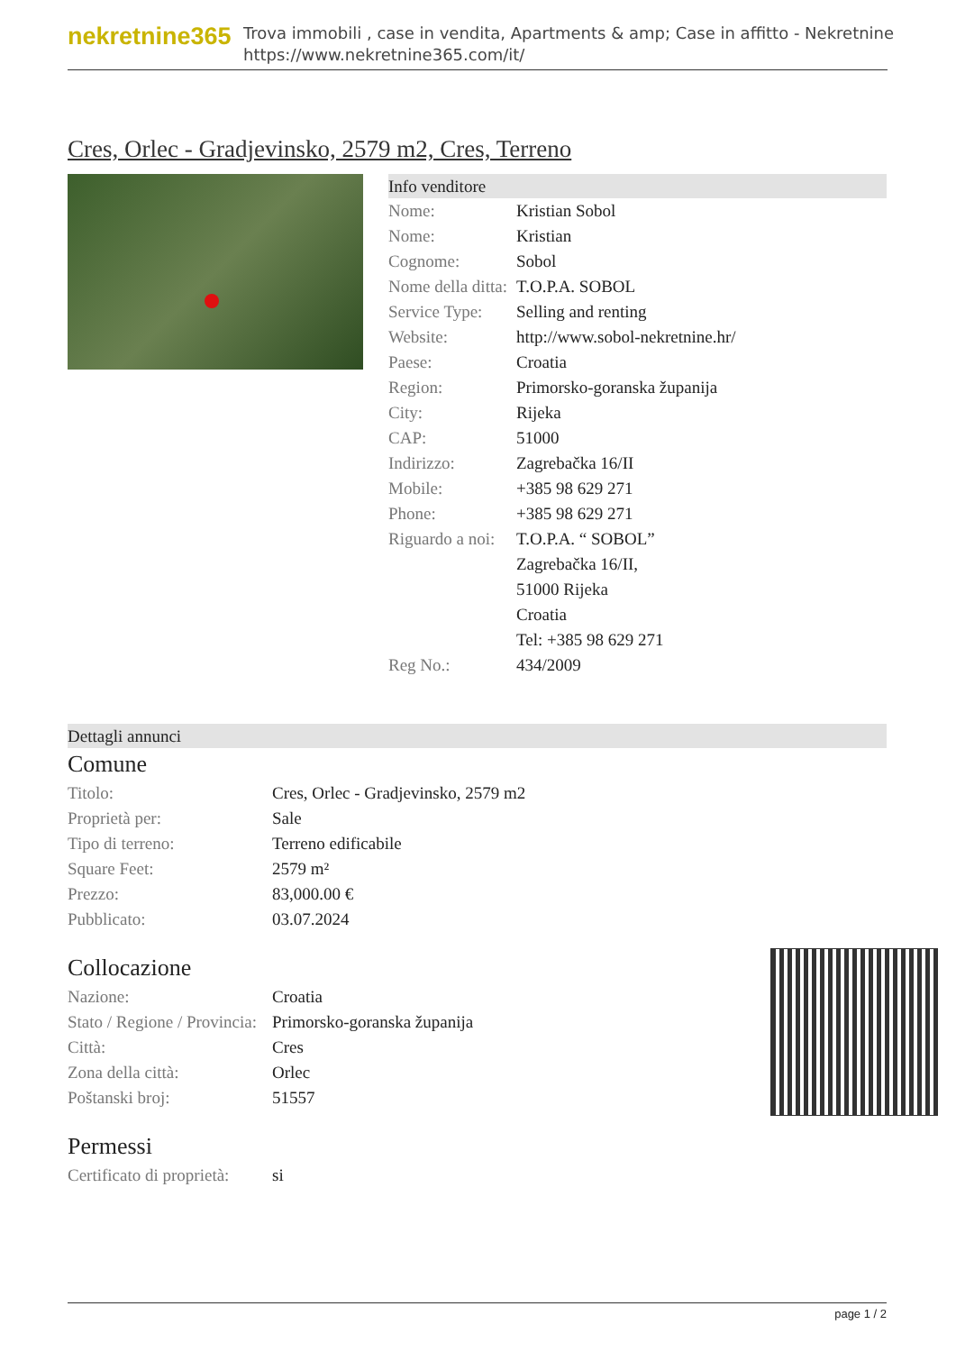nekretnine365
Trova immobili , case in vendita, Apartments & amp; Case in affitto - Nekretnine
https://www.nekretnine365.com/it/
Cres, Orlec - Gradjevinsko, 2579 m2, Cres, Terreno
Info venditore
| Nome: | Kristian Sobol |
| Nome: | Kristian |
| Cognome: | Sobol |
| Nome della ditta: | T.O.P.A. SOBOL |
| Service Type: | Selling and renting |
| Website: | http://www.sobol-nekretnine.hr/ |
| Paese: | Croatia |
| Region: | Primorsko-goranska županija |
| City: | Rijeka |
| CAP: | 51000 |
| Indirizzo: | Zagrebačka 16/II |
| Mobile: | +385 98 629 271 |
| Phone: | +385 98 629 271 |
| Riguardo a noi: | T.O.P.A. “ SOBOL” Zagrebačka 16/II, 51000 Rijeka Croatia Tel: +385 98 629 271 |
| Reg No.: | 434/2009 |
Dettagli annunci
Comune
| Titolo: | Cres, Orlec - Gradjevinsko, 2579 m2 |
| Proprietà per: | Sale |
| Tipo di terreno: | Terreno edificabile |
| Square Feet: | 2579 m² |
| Prezzo: | 83,000.00 € |
| Pubblicato: | 03.07.2024 |
Collocazione
| Nazione: | Croatia |
| Stato / Regione / Provincia: | Primorsko-goranska županija |
| Città: | Cres |
| Zona della città: | Orlec |
| Poštanski broj: | 51557 |
Permessi
| Certificato di proprietà: | si |
page 1 / 2